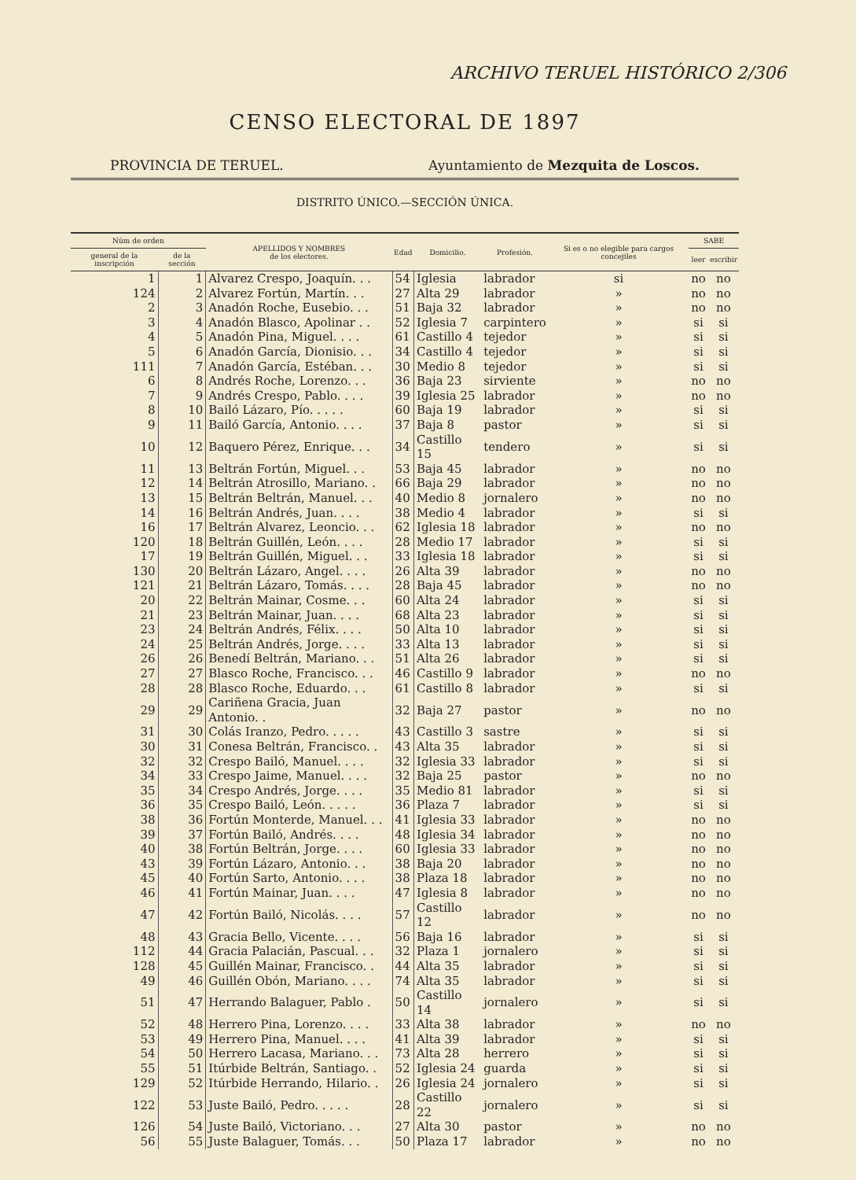ARCHIVO TERUEL HISTÓRICO 2/306
CENSO ELECTORAL DE 1897
PROVINCIA DE TERUEL. Ayuntamiento de Mezquita de Loscos.
DISTRITO ÚNICO.—SECCIÓN ÚNICA.
| Núm de orden | | APELLIDOS Y NOMBRES de los electores. | Edad | Domicilio. | Profesión. | Si es o no elegible para cargos concejiles | SABE | |
| --- | --- | --- | --- | --- | --- | --- | --- | --- |
| general de la inscripción | de la sección | | | | | | leer | escribir |
| 1 | 1 | Alvarez Crespo, Joaquín. . . | 54 | Iglesia | labrador | si | no | no |
| 124 | 2 | Alvarez Fortún, Martín. . . | 27 | Alta 29 | labrador | » | no | no |
| 2 | 3 | Anadón Roche, Eusebio. . . | 51 | Baja 32 | labrador | » | no | no |
| 3 | 4 | Anadón Blasco, Apolinar . . | 52 | Iglesia 7 | carpintero | » | si | si |
| 4 | 5 | Anadón Pina, Miguel. . . . | 61 | Castillo 4 | tejedor | » | si | si |
| 5 | 6 | Anadón García, Dionisio. . . | 34 | Castillo 4 | tejedor | » | si | si |
| 111 | 7 | Anadón García, Estéban. . . | 30 | Medio 8 | tejedor | » | si | si |
| 6 | 8 | Andrés Roche, Lorenzo. . . | 36 | Baja 23 | sirviente | » | no | no |
| 7 | 9 | Andrés Crespo, Pablo. . . . | 39 | Iglesia 25 | labrador | » | no | no |
| 8 | 10 | Bailó Lázaro, Pío. . . . . | 60 | Baja 19 | labrador | » | si | si |
| 9 | 11 | Bailó García, Antonio. . . . | 37 | Baja 8 | pastor | » | si | si |
| 10 | 12 | Baquero Pérez, Enrique. . . | 34 | Castillo 15 | tendero | » | si | si |
| 11 | 13 | Beltrán Fortún, Miguel. . . | 53 | Baja 45 | labrador | » | no | no |
| 12 | 14 | Beltrán Atrosillo, Mariano. . | 66 | Baja 29 | labrador | » | no | no |
| 13 | 15 | Beltrán Beltrán, Manuel. . . | 40 | Medio 8 | jornalero | » | no | no |
| 14 | 16 | Beltrán Andrés, Juan. . . . | 38 | Medio 4 | labrador | » | si | si |
| 16 | 17 | Beltrán Alvarez, Leoncio. . . | 62 | Iglesia 18 | labrador | » | no | no |
| 120 | 18 | Beltrán Guillén, León. . . . | 28 | Medio 17 | labrador | » | si | si |
| 17 | 19 | Beltrán Guillén, Miguel. . . | 33 | Iglesia 18 | labrador | » | si | si |
| 130 | 20 | Beltrán Lázaro, Angel. . . . | 26 | Alta 39 | labrador | » | no | no |
| 121 | 21 | Beltrán Lázaro, Tomás. . . . | 28 | Baja 45 | labrador | » | no | no |
| 20 | 22 | Beltrán Mainar, Cosme. . . | 60 | Alta 24 | labrador | » | si | si |
| 21 | 23 | Beltrán Mainar, Juan. . . . | 68 | Alta 23 | labrador | » | si | si |
| 23 | 24 | Beltrán Andrés, Félix. . . . | 50 | Alta 10 | labrador | » | si | si |
| 24 | 25 | Beltrán Andrés, Jorge. . . . | 33 | Alta 13 | labrador | » | si | si |
| 26 | 26 | Benedí Beltrán, Mariano. . . | 51 | Alta 26 | labrador | » | si | si |
| 27 | 27 | Blasco Roche, Francisco. . . | 46 | Castillo 9 | labrador | » | no | no |
| 28 | 28 | Blasco Roche, Eduardo. . . | 61 | Castillo 8 | labrador | » | si | si |
| 29 | 29 | Cariñena Gracia, Juan Antonio. . | 32 | Baja 27 | pastor | » | no | no |
| 31 | 30 | Colás Iranzo, Pedro. . . . . | 43 | Castillo 3 | sastre | » | si | si |
| 30 | 31 | Conesa Beltrán, Francisco. . | 43 | Alta 35 | labrador | » | si | si |
| 32 | 32 | Crespo Bailó, Manuel. . . . | 32 | Iglesia 33 | labrador | » | si | si |
| 34 | 33 | Crespo Jaime, Manuel. . . . | 32 | Baja 25 | pastor | » | no | no |
| 35 | 34 | Crespo Andrés, Jorge. . . . | 35 | Medio 81 | labrador | » | si | si |
| 36 | 35 | Crespo Bailó, León. . . . . | 36 | Plaza 7 | labrador | » | si | si |
| 38 | 36 | Fortún Monterde, Manuel. . . | 41 | Iglesia 33 | labrador | » | no | no |
| 39 | 37 | Fortún Bailó, Andrés. . . . | 48 | Iglesia 34 | labrador | » | no | no |
| 40 | 38 | Fortún Beltrán, Jorge. . . . | 60 | Iglesia 33 | labrador | » | no | no |
| 43 | 39 | Fortún Lázaro, Antonio. . . | 38 | Baja 20 | labrador | » | no | no |
| 45 | 40 | Fortún Sarto, Antonio. . . . | 38 | Plaza 18 | labrador | » | no | no |
| 46 | 41 | Fortún Mainar, Juan. . . . | 47 | Iglesia 8 | labrador | » | no | no |
| 47 | 42 | Fortún Bailó, Nicolás. . . . | 57 | Castillo 12 | labrador | » | no | no |
| 48 | 43 | Gracia Bello, Vicente. . . . | 56 | Baja 16 | labrador | » | si | si |
| 112 | 44 | Gracia Palacián, Pascual. . . | 32 | Plaza 1 | jornalero | » | si | si |
| 128 | 45 | Guillén Mainar, Francisco. . | 44 | Alta 35 | labrador | » | si | si |
| 49 | 46 | Guillén Obón, Mariano. . . . | 74 | Alta 35 | labrador | » | si | si |
| 51 | 47 | Herrando Balaguer, Pablo . | 50 | Castillo 14 | jornalero | » | si | si |
| 52 | 48 | Herrero Pina, Lorenzo. . . . | 33 | Alta 38 | labrador | » | no | no |
| 53 | 49 | Herrero Pina, Manuel. . . . | 41 | Alta 39 | labrador | » | si | si |
| 54 | 50 | Herrero Lacasa, Mariano. . . | 73 | Alta 28 | herrero | » | si | si |
| 55 | 51 | Itúrbide Beltrán, Santiago. . | 52 | Iglesia 24 | guarda | » | si | si |
| 129 | 52 | Itúrbide Herrando, Hilario. . | 26 | Iglesia 24 | jornalero | » | si | si |
| 122 | 53 | Juste Bailó, Pedro. . . . . | 28 | Castillo 22 | jornalero | » | si | si |
| 126 | 54 | Juste Bailó, Victoriano. . . | 27 | Alta 30 | pastor | » | no | no |
| 56 | 55 | Juste Balaguer, Tomás. . . | 50 | Plaza 17 | labrador | » | no | no |